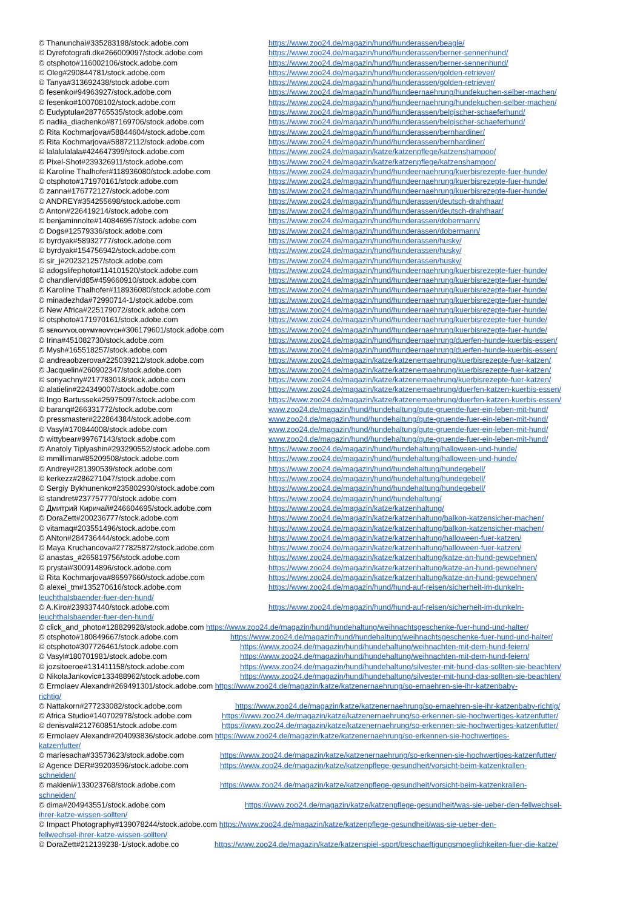© Thanunchai#335283198/stock.adobe.com https://www.zoo24.de/magazin/hund/hunderassen/beagle/
© Dyrefotografi.dk#266009097/stock.adobe.com https://www.zoo24.de/magazin/hund/hunderassen/berner-sennenhund/
© otsphoto#116002106/stock.adobe.com https://www.zoo24.de/magazin/hund/hunderassen/berner-sennenhund/
© Oleg#290844781/stock.adobe.com https://www.zoo24.de/magazin/hund/hunderassen/golden-retriever/
© Tanya#313692438/stock.adobe.com https://www.zoo24.de/magazin/hund/hunderassen/golden-retriever/
© fesenko#94963927/stock.adobe.com https://www.zoo24.de/magazin/hund/hundeernaehrung/hundekuchen-selber-machen/
© fesenko#100708102/stock.adobe.com https://www.zoo24.de/magazin/hund/hundeernaehrung/hundekuchen-selber-machen/
© Eudyptula#287765535/stock.adobe.com https://www.zoo24.de/magazin/hund/hunderassen/belgischer-schaeferhund/
© nadiia_diachenko#87169706/stock.adobe.com https://www.zoo24.de/magazin/hund/hunderassen/belgischer-schaeferhund/
© Rita Kochmarjova#58844604/stock.adobe.com https://www.zoo24.de/magazin/hund/hunderassen/bernhardiner/
© Rita Kochmarjova#58872112/stock.adobe.com https://www.zoo24.de/magazin/hund/hunderassen/bernhardiner/
© lalalulalala#424647399/stock.adobe.com https://www.zoo24.de/magazin/katze/katzenpflege/katzenshampoo/
© Pixel-Shot#239326911/stock.adobe.com https://www.zoo24.de/magazin/katze/katzenpflege/katzenshampoo/
© Karoline Thalhofer#118936080/stock.adobe.com https://www.zoo24.de/magazin/hund/hundeernaehrung/kuerbisrezepte-fuer-hunde/
© otsphoto#171970161/stock.adobe.com https://www.zoo24.de/magazin/hund/hundeernaehrung/kuerbisrezepte-fuer-hunde/
© zanna#176772127/stock.adobe.com https://www.zoo24.de/magazin/hund/hundeernaehrung/kuerbisrezepte-fuer-hunde/
© ANDREY#354255698/stock.adobe.com https://www.zoo24.de/magazin/hund/hunderassen/deutsch-drahthaar/
© Anton#226419214/stock.adobe.com https://www.zoo24.de/magazin/hund/hunderassen/deutsch-drahthaar/
© benjaminnolte#140846957/stock.adobe.com https://www.zoo24.de/magazin/hund/hunderassen/dobermann/
© Dogs#12579336/stock.adobe.com https://www.zoo24.de/magazin/hund/hunderassen/dobermann/
© byrdyak#58932777/stock.adobe.com https://www.zoo24.de/magazin/hund/hunderassen/husky/
© byrdyak#154756942/stock.adobe.com https://www.zoo24.de/magazin/hund/hunderassen/husky/
© sir_j#202321257/stock.adobe.com https://www.zoo24.de/magazin/hund/hunderassen/husky/
© adogslifephoto#114101520/stock.adobe.com https://www.zoo24.de/magazin/hund/hundeernaehrung/kuerbisrezepte-fuer-hunde/
© chandlervid85#459660910/stock.adobe.com https://www.zoo24.de/magazin/hund/hundeernaehrung/kuerbisrezepte-fuer-hunde/
© Karoline Thalhofer#118936080/stock.adobe.com https://www.zoo24.de/magazin/hund/hundeernaehrung/kuerbisrezepte-fuer-hunde/
© minadezhda#72990714-1/stock.adobe.com https://www.zoo24.de/magazin/hund/hundeernaehrung/kuerbisrezepte-fuer-hunde/
© New Africa#225179072/stock.adobe.com https://www.zoo24.de/magazin/hund/hundeernaehrung/kuerbisrezepte-fuer-hunde/
© otsphoto#171970161/stock.adobe.com https://www.zoo24.de/magazin/hund/hundeernaehrung/kuerbisrezepte-fuer-hunde/
© SERGIYVOLODYMYROVYCH#306179601/stock.adobe.com https://www.zoo24.de/magazin/hund/hundeernaehrung/kuerbisrezepte-fuer-hunde/
© Irina#451082730/stock.adobe.com https://www.zoo24.de/magazin/hund/hundeernaehrung/duerfen-hunde-kuerbis-essen/
© Mysh#165518257/stock.adobe.com https://www.zoo24.de/magazin/hund/hundeernaehrung/duerfen-hunde-kuerbis-essen/
© andreaobzerova#225039212/stock.adobe.com https://www.zoo24.de/magazin/katze/katzenernaehrung/kuerbisrezepte-fuer-katzen/
© Jacquelin#260902347/stock.adobe.com https://www.zoo24.de/magazin/katze/katzenernaehrung/kuerbisrezepte-fuer-katzen/
© sonyachny#217783018/stock.adobe.com https://www.zoo24.de/magazin/katze/katzenernaehrung/kuerbisrezepte-fuer-katzen/
© alatielin#224349007/stock.adobe.com https://www.zoo24.de/magazin/katze/katzenernaehrung/duerfen-katzen-kuerbis-essen/
© Ingo Bartussek#25975097/stock.adobe.com https://www.zoo24.de/magazin/katze/katzenernaehrung/duerfen-katzen-kuerbis-essen/
© baranq#266331772/stock.adobe.com www.zoo24.de/magazin/hund/hundehaltung/gute-gruende-fuer-ein-leben-mit-hund/
© pressmaster#222864384/stock.adobe.com www.zoo24.de/magazin/hund/hundehaltung/gute-gruende-fuer-ein-leben-mit-hund/
© Vasyl#170844008/stock.adobe.com www.zoo24.de/magazin/hund/hundehaltung/gute-gruende-fuer-ein-leben-mit-hund/
© wittybear#99767143/stock.adobe.com www.zoo24.de/magazin/hund/hundehaltung/gute-gruende-fuer-ein-leben-mit-hund/
© Anatoly Tiplyashin#293290552/stock.adobe.com https://www.zoo24.de/magazin/hund/hundehaltung/halloween-und-hunde/
© mmilliman#85209508/stock.adobe.com https://www.zoo24.de/magazin/hund/hundehaltung/halloween-und-hunde/
© Andrey#281390539/stock.adobe.com https://www.zoo24.de/magazin/hund/hundehaltung/hundegebell/
© kerkezz#286271047/stock.adobe.com https://www.zoo24.de/magazin/hund/hundehaltung/hundegebell/
© Sergiy Bykhunenko#235802930/stock.adobe.com https://www.zoo24.de/magazin/hund/hundehaltung/hundegebell/
© standret#237757770/stock.adobe.com https://www.zoo24.de/magazin/hund/hundehaltung/
© Дмитрий Киричай#246604695/stock.adobe.com https://www.zoo24.de/magazin/katze/katzenhaltung/
© DoraZett#200236777/stock.adobe.com https://www.zoo24.de/magazin/katze/katzenhaltung/balkon-katzensicher-machen/
© vitamaq#203551496/stock.adobe.com https://www.zoo24.de/magazin/katze/katzenhaltung/balkon-katzensicher-machen/
© ANton#284736444/stock.adobe.com https://www.zoo24.de/magazin/katze/katzenhaltung/halloween-fuer-katzen/
© Maya Kruchancova#277825872/stock.adobe.com https://www.zoo24.de/magazin/katze/katzenhaltung/halloween-fuer-katzen/
© anastas_#265819756/stock.adobe.com https://www.zoo24.de/magazin/katze/katzenhaltung/katze-an-hund-gewoehnen/
© prystai#300914896/stock.adobe.com https://www.zoo24.de/magazin/katze/katzenhaltung/katze-an-hund-gewoehnen/
© Rita Kochmarjova#86597660/stock.adobe.com https://www.zoo24.de/magazin/katze/katzenhaltung/katze-an-hund-gewoehnen/
© alexei_tm#135270616/stock.adobe.com https://www.zoo24.de/magazin/hund/hund-auf-reisen/sicherheit-im-dunkeln-
leuchthalsbaender-fuer-den-hund/
© A.Kiro#239337440/stock.adobe.com https://www.zoo24.de/magazin/hund/hund-auf-reisen/sicherheit-im-dunkeln-
leuchthalsbaender-fuer-den-hund/
© click_and_photo#128829928/stock.adobe.com https://www.zoo24.de/magazin/hund/hundehaltung/weihnachtsgeschenke-fuer-hund-und-halter/
© otsphoto#180849667/stock.adobe.com https://www.zoo24.de/magazin/hund/hundehaltung/weihnachtsgeschenke-fuer-hund-und-halter/
© otsphoto#307726461/stock.adobe.com https://www.zoo24.de/magazin/hund/hundehaltung/weihnachten-mit-dem-hund-feiern/
© Vasyl#180701981/stock.adobe.com https://www.zoo24.de/magazin/hund/hundehaltung/weihnachten-mit-dem-hund-feiern/
© jozsitoeroe#131411158/stock.adobe.com https://www.zoo24.de/magazin/hund/hundehaltung/silvester-mit-hund-das-sollten-sie-beachten/
© NikolaJankovic#133488962/stock.adobe.com https://www.zoo24.de/magazin/hund/hundehaltung/silvester-mit-hund-das-sollten-sie-beachten/
© Ermolaev Alexandr#269491301/stock.adobe.com https://www.zoo24.de/magazin/katze/katzenernaehrung/so-ernaehren-sie-ihr-katzenbaby-
richtig/
© Nattakorn#277233082/stock.adobe.com https://www.zoo24.de/magazin/katze/katzenernaehrung/so-ernaehren-sie-ihr-katzenbaby-richtig/
© Africa Studio#140702978/stock.adobe.com https://www.zoo24.de/magazin/katze/katzenernaehrung/so-erkennen-sie-hochwertiges-katzenfutter/
© denisval#212760851/stock.adobe.com https://www.zoo24.de/magazin/katze/katzenernaehrung/so-erkennen-sie-hochwertiges-katzenfutter/
© Ermolaev Alexandr#204093836/stock.adobe.com https://www.zoo24.de/magazin/katze/katzenernaehrung/so-erkennen-sie-hochwertiges-
katzenfutter/
© mariesacha#33573623/stock.adobe.com https://www.zoo24.de/magazin/katze/katzenernaehrung/so-erkennen-sie-hochwertiges-katzenfutter/
© Agence DER#39203596/stock.adobe.com https://www.zoo24.de/magazin/katze/katzenpflege-gesundheit/vorsicht-beim-katzenkrallen-
schneiden/
© makieni#133023768/stock.adobe.com https://www.zoo24.de/magazin/katze/katzenpflege-gesundheit/vorsicht-beim-katzenkrallen-
schneiden/
© dima#204943551/stock.adobe.com https://www.zoo24.de/magazin/katze/katzenpflege-gesundheit/was-sie-ueber-den-fellwechsel-
ihrer-katze-wissen-sollten/
© Impact Photography#139078244/stock.adobe.com https://www.zoo24.de/magazin/katze/katzenpflege-gesundheit/was-sie-ueber-den-
fellwechsel-ihrer-katze-wissen-sollten/
© DoraZett#212139238-1/stock.adobe.co https://www.zoo24.de/magazin/katze/katzenspiel-sport/beschaeftigungsmoeglichkeiten-fuer-die-katze/